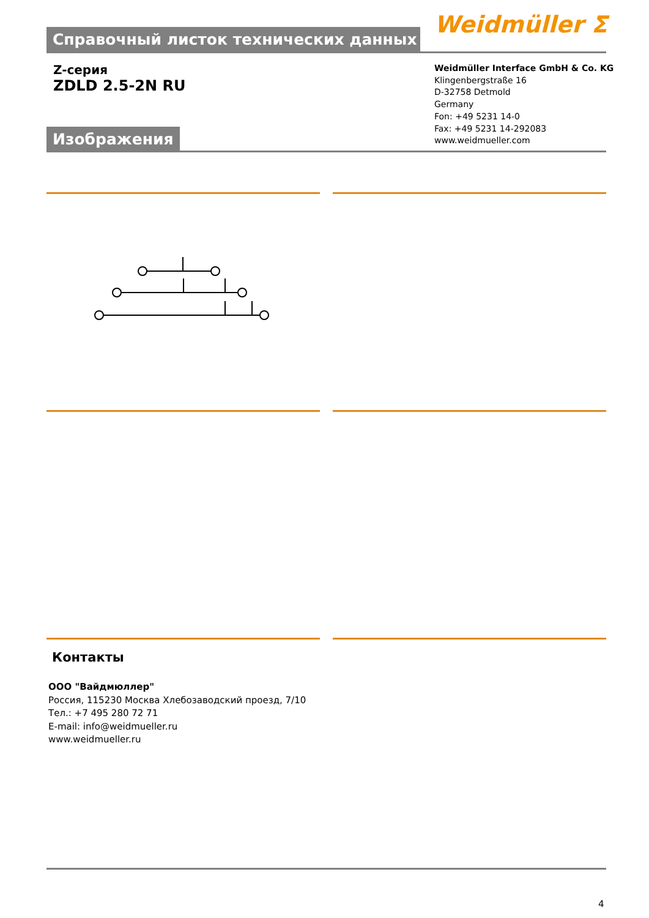Справочный листок технических данных Weidmüller ⵉ
Z-серия
ZDLD 2.5-2N RU
Weidmüller Interface GmbH & Co. KG
Klingenbergstraße 16
D-32758 Detmold
Germany
Fon: +49 5231 14-0
Fax: +49 5231 14-292083
www.weidmueller.com
Изображения
Контакты
ООО "Вайдмюллер"
Россия, 115230 Москва Хлебозаводский проезд, 7/10
Тел.: +7 495 280 72 71
E-mail: info@weidmueller.ru
www.weidmueller.ru
4